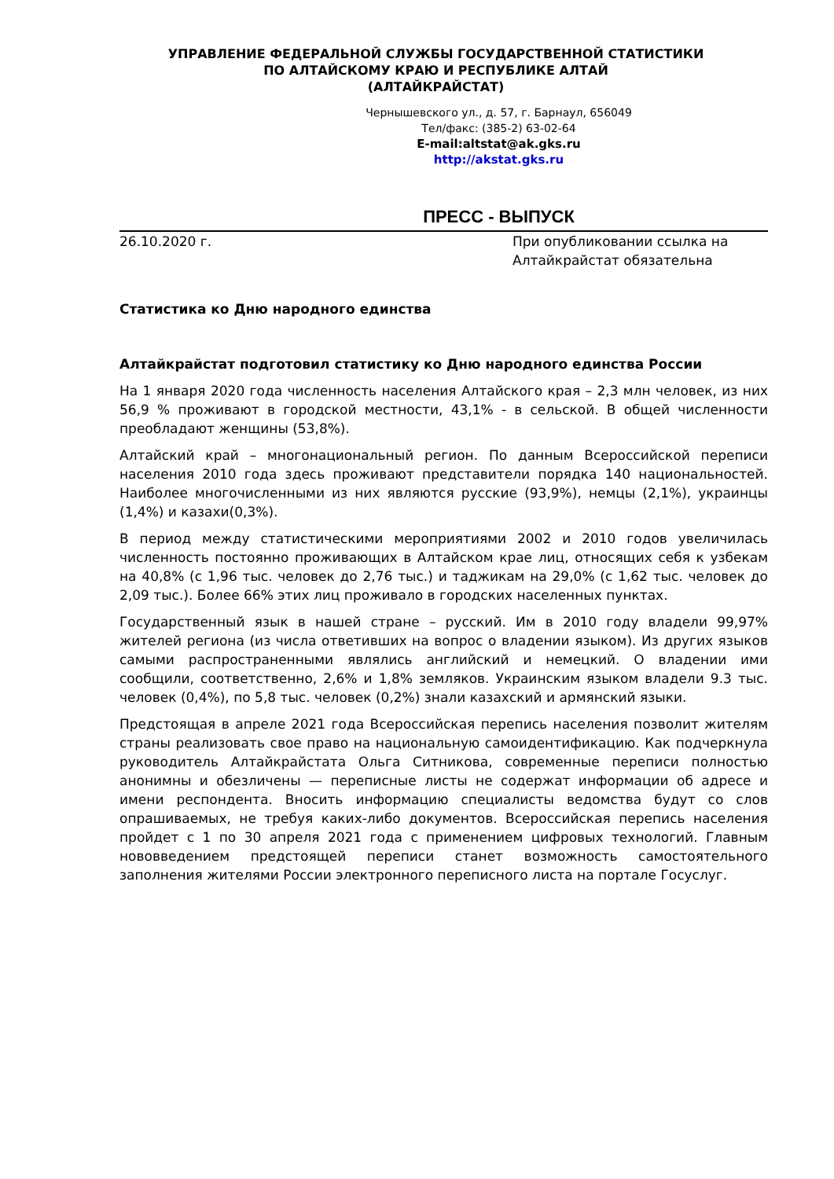УПРАВЛЕНИЕ ФЕДЕРАЛЬНОЙ СЛУЖБЫ ГОСУДАРСТВЕННОЙ СТАТИСТИКИ
ПО АЛТАЙСКОМУ КРАЮ И РЕСПУБЛИКЕ АЛТАЙ
(АЛТАЙКРАЙСТАТ)
Чернышевского ул., д. 57, г. Барнаул, 656049
Тел/факс: (385-2) 63-02-64
E-mail:altstat@ak.gks.ru
http://akstat.gks.ru
ПРЕСС - ВЫПУСК
26.10.2020 г. При опубликовании ссылка на Алтайкрайстат обязательна
Статистика ко Дню народного единства
Алтайкрайстат подготовил статистику ко Дню народного единства России
На 1 января 2020 года численность населения Алтайского края – 2,3 млн человек, из них 56,9 % проживают в городской местности, 43,1% - в сельской. В общей численности преобладают женщины (53,8%).
Алтайский край – многонациональный регион. По данным Всероссийской переписи населения 2010 года здесь проживают представители порядка 140 национальностей. Наиболее многочисленными из них являются русские (93,9%), немцы (2,1%), украинцы (1,4%) и казахи(0,3%).
В период между статистическими мероприятиями 2002 и 2010 годов увеличилась численность постоянно проживающих в Алтайском крае лиц, относящих себя к узбекам на 40,8% (с 1,96 тыс. человек до 2,76 тыс.) и таджикам на 29,0% (с 1,62 тыс. человек до 2,09 тыс.). Более 66% этих лиц проживало в городских населенных пунктах.
Государственный язык в нашей стране – русский. Им в 2010 году владели 99,97% жителей региона (из числа ответивших на вопрос о владении языком). Из других языков самыми распространенными являлись английский и немецкий. О владении ими сообщили, соответственно, 2,6% и 1,8% земляков. Украинским языком владели 9.3 тыс. человек (0,4%), по 5,8 тыс. человек (0,2%) знали казахский и армянский языки.
Предстоящая в апреле 2021 года Всероссийская перепись населения позволит жителям страны реализовать свое право на национальную самоидентификацию. Как подчеркнула руководитель Алтайкрайстата Ольга Ситникова, современные переписи полностью анонимны и обезличены — переписные листы не содержат информации об адресе и имени респондента. Вносить информацию специалисты ведомства будут со слов опрашиваемых, не требуя каких-либо документов. Всероссийская перепись населения пройдет с 1 по 30 апреля 2021 года с применением цифровых технологий. Главным нововведением предстоящей переписи станет возможность самостоятельного заполнения жителями России электронного переписного листа на портале Госуслуг.